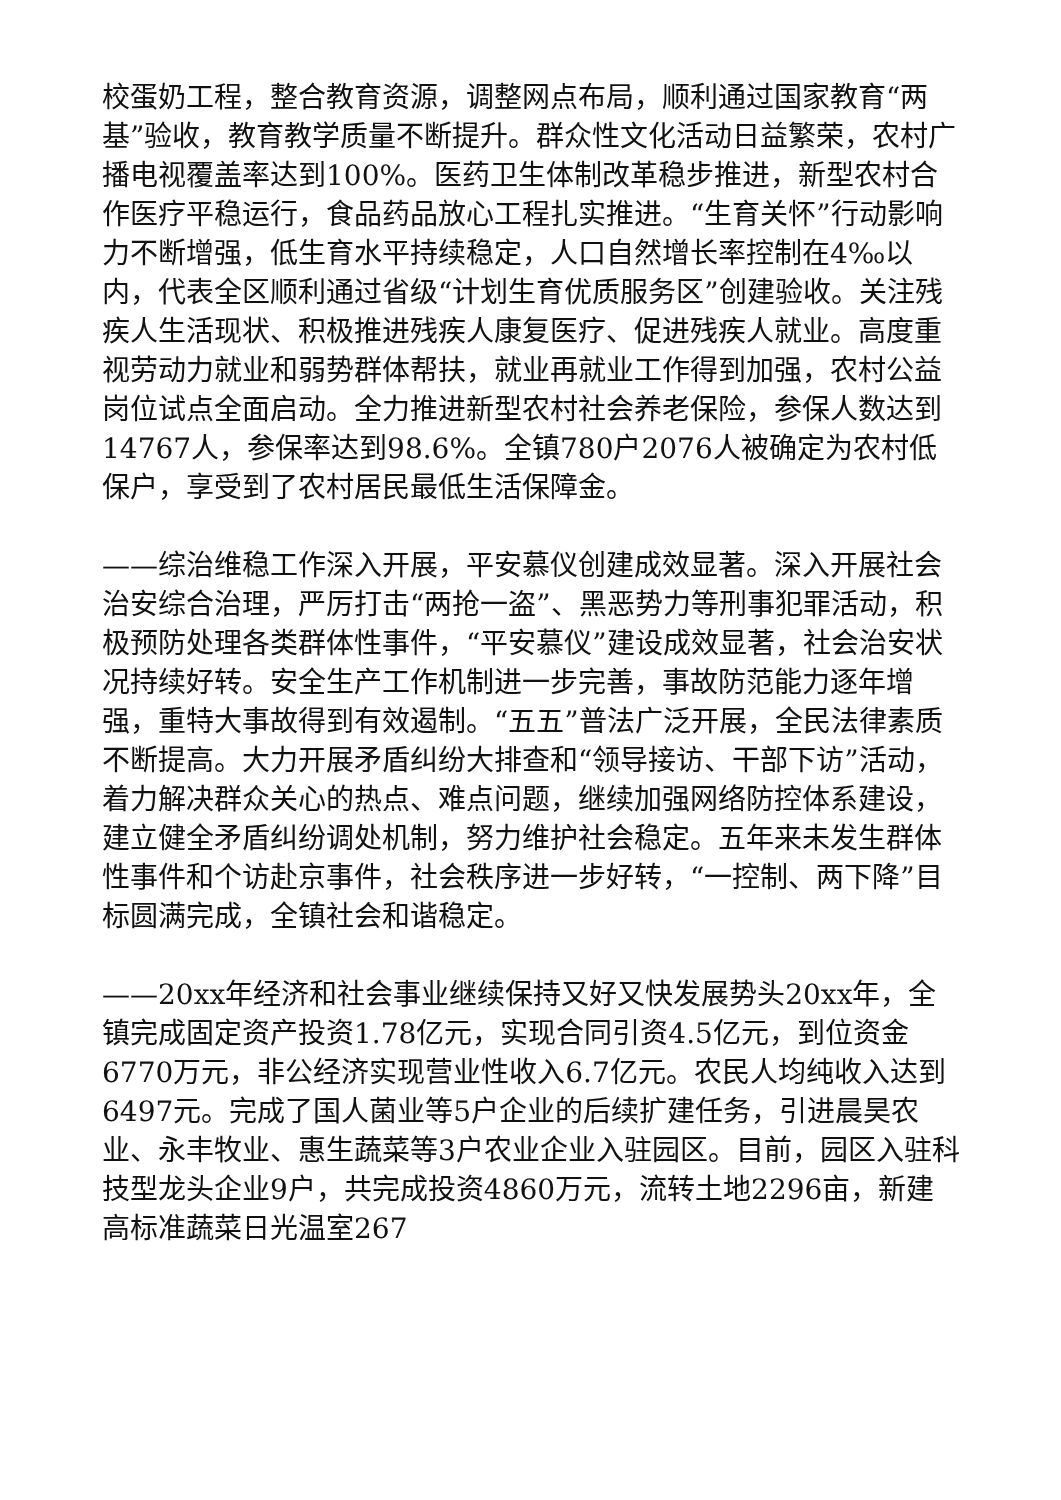校蛋奶工程，整合教育资源，调整网点布局，顺利通过国家教育“两基”验收，教育教学质量不断提升。群众性文化活动日益繁荣，农村广播电视覆盖率达到100%。医药卫生体制改革稳步推进，新型农村合作医疗平稳运行，食品药品放心工程扎实推进。“生育关怀”行动影响力不断增强，低生育水平持续稳定，人口自然增长率控制在4‰以内，代表全区顺利通过省级“计划生育优质服务区”创建验收。关注残疾人生活现状、积极推进残疾人康复医疗、促进残疾人就业。高度重视劳动力就业和弱势群体帮扶，就业再就业工作得到加强，农村公益岗位试点全面启动。全力推进新型农村社会养老保险，参保人数达到14767人，参保率达到98.6%。全镇780户2076人被确定为农村低保户，享受到了农村居民最低生活保障金。
——综治维稳工作深入开展，平安慕仪创建成效显著。深入开展社会治安综合治理，严厉打击“两抢一盗”、黑恶势力等刑事犯罪活动，积极预防处理各类群体性事件，“平安慕仪”建设成效显著，社会治安状况持续好转。安全生产工作机制进一步完善，事故防范能力逐年增强，重特大事故得到有效遏制。“五五”普法广泛开展，全民法律素质不断提高。大力开展矛盾纠纷大排查和“领导接访、干部下访”活动，着力解决群众关心的热点、难点问题，继续加强网络防控体系建设，建立健全矛盾纠纷调处机制，努力维护社会稳定。五年来未发生群体性事件和个访赴京事件，社会秩序进一步好转，“一控制、两下降”目标圆满完成，全镇社会和谐稳定。
——20xx年经济和社会事业继续保持又好又快发展势头20xx年，全镇完成固定资产投资1.78亿元，实现合同引资4.5亿元，到位资金6770万元，非公经济实现营业性收入6.7亿元。农民人均纯收入达到6497元。完成了国人菌业等5户企业的后续扩建任务，引进晨昊农业、永丰牧业、惠生蔬菜等3户农业企业入驻园区。目前，园区入驻科技型龙头企业9户，共完成投资4860万元，流转土地2296亩，新建高标准蔬菜日光温室267